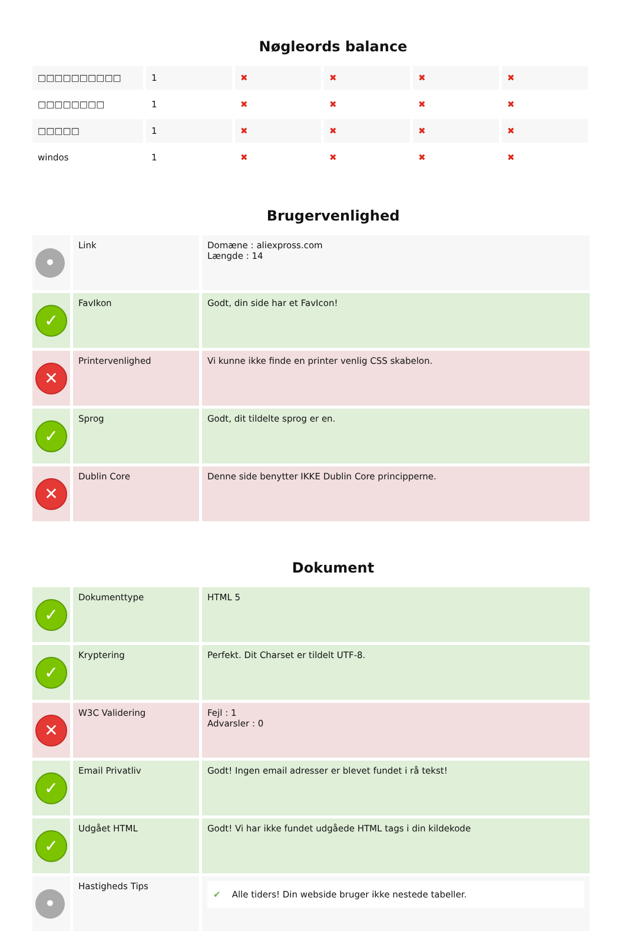Nøgleords balance
| □□□□□□□□□□ | 1 | ✖ | ✖ | ✖ | ✖ |
| □□□□□□□□ | 1 | ✖ | ✖ | ✖ | ✖ |
| □□□□□ | 1 | ✖ | ✖ | ✖ | ✖ |
| windos | 1 | ✖ | ✖ | ✖ | ✖ |
Brugervenlighed
| • | Link | Domæne : aliexpross.com Længde : 14 |
| ✓ | FavIkon | Godt, din side har et FavIcon! |
| ✕ | Printervenlighed | Vi kunne ikke finde en printer venlig CSS skabelon. |
| ✓ | Sprog | Godt, dit tildelte sprog er en. |
| ✕ | Dublin Core | Denne side benytter IKKE Dublin Core principperne. |
Dokument
| ✓ | Dokumenttype | HTML 5 |
| ✓ | Kryptering | Perfekt. Dit Charset er tildelt UTF-8. |
| ✕ | W3C Validering | Fejl : 1 Advarsler : 0 |
| ✓ | Email Privatliv | Godt! Ingen email adresser er blevet fundet i rå tekst! |
| ✓ | Udgået HTML | Godt! Vi har ikke fundet udgåede HTML tags i din kildekode |
| • | Hastigheds Tips | ✔ Alle tiders! Din webside bruger ikke nestede tabeller. |